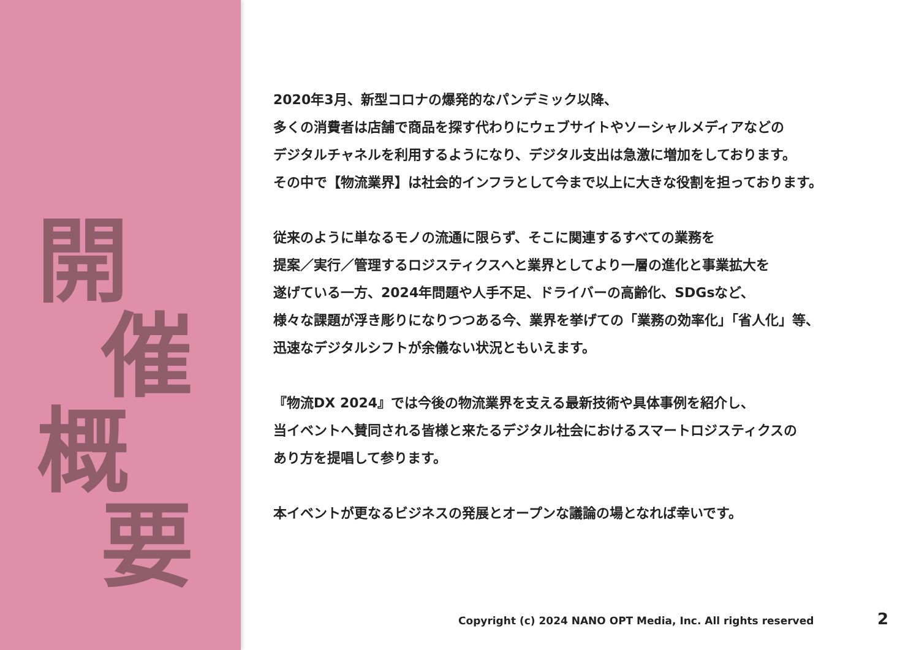開
催
概
要
2020年3月、新型コロナの爆発的なパンデミック以降、
多くの消費者は店舗で商品を探す代わりにウェブサイトやソーシャルメディアなどの
デジタルチャネルを利用するようになり、デジタル支出は急激に増加をしております。
その中で【物流業界】は社会的インフラとして今まで以上に大きな役割を担っております。
従来のように単なるモノの流通に限らず、そこに関連するすべての業務を
提案／実行／管理するロジスティクスへと業界としてより一層の進化と事業拡大を
遂げている一方、2024年問題や人手不足、ドライバーの高齢化、SDGsなど、
様々な課題が浮き彫りになりつつある今、業界を挙げての「業務の効率化」「省人化」等、
迅速なデジタルシフトが余儀ない状況ともいえます。
『物流DX 2024』では今後の物流業界を支える最新技術や具体事例を紹介し、
当イベントへ賛同される皆様と来たるデジタル社会におけるスマートロジスティクスの
あり方を提唱して参ります。
本イベントが更なるビジネスの発展とオープンな議論の場となれば幸いです。
Copyright (c) 2024 NANO OPT Media, Inc. All rights reserved
2